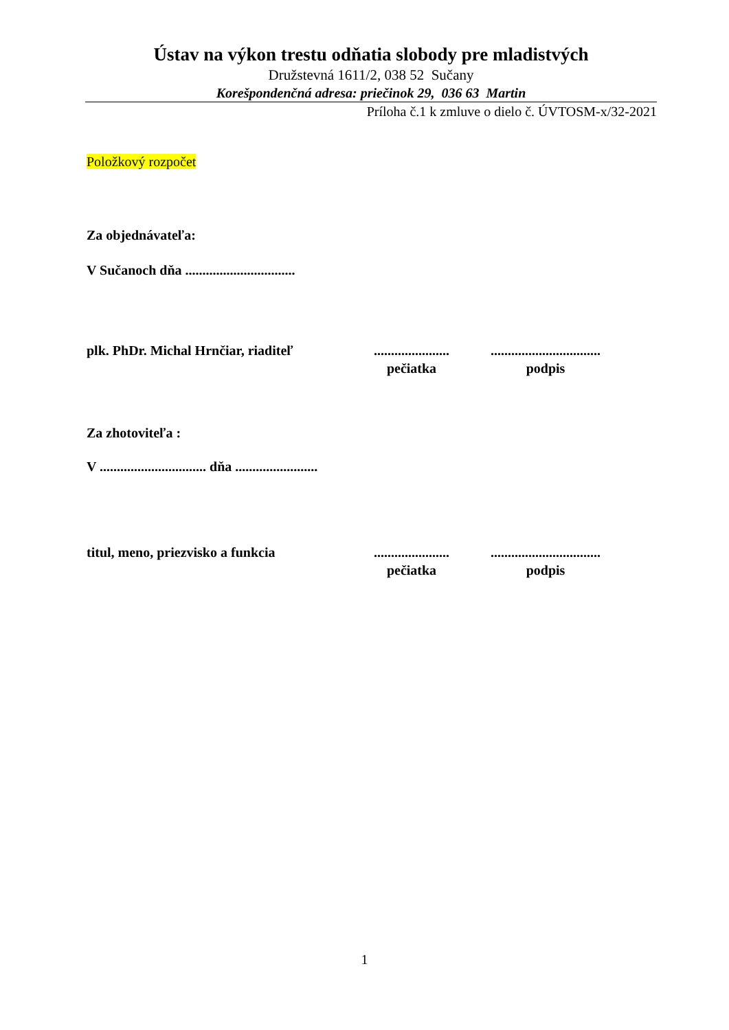Ústav na výkon trestu odňatia slobody pre mladistvých
Družstevná 1611/2, 038 52 Sučany
Korešpondenčná adresa: priečinok 29, 036 63 Martin
Príloha č.1 k zmluve o dielo č. ÚVTOSM-x/32-2021
Položkový rozpočet
Za objednávateľa:
V Sučanoch dňa ................................
plk. PhDr. Michal Hrnčiar, riaditeľ
......................
pečiatka
................................
podpis
Za zhotoviteľa :
V ............................... dňa ........................
titul, meno, priezvisko a funkcia
......................
pečiatka
................................
podpis
1